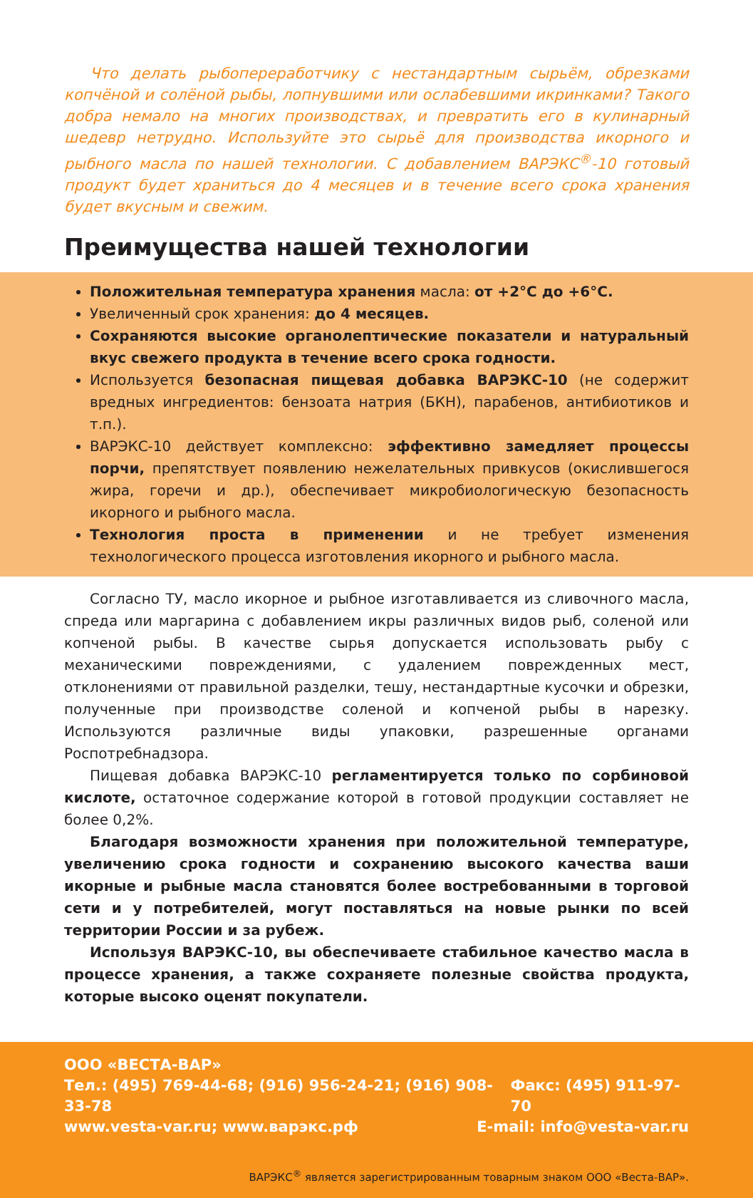Что делать рыбопереработчику с нестандартным сырьём, обрезками копчёной и солёной рыбы, лопнувшими или ослабевшими икринками? Такого добра немало на многих производствах, и превратить его в кулинарный шедевр нетрудно. Используйте это сырьё для производства икорного и рыбного масла по нашей технологии. С добавлением ВАРЭКС<sup>®</sup>-10 готовый продукт будет храниться до 4 месяцев и в течение всего срока хранения будет вкусным и свежим.
Преимущества нашей технологии
Положительная температура хранения масла: от +2°C до +6°C.
Увеличенный срок хранения: до 4 месяцев.
Сохраняются высокие органолептические показатели и натуральный вкус свежего продукта в течение всего срока годности.
Используется безопасная пищевая добавка ВАРЭКС-10 (не содержит вредных ингредиентов: бензоата натрия (БКН), парабенов, антибиотиков и т.п.).
ВАРЭКС-10 действует комплексно: эффективно замедляет процессы порчи, препятствует появлению нежелательных привкусов (окислившегося жира, горечи и др.), обеспечивает микробиологическую безопасность икорного и рыбного масла.
Технология проста в применении и не требует изменения технологического процесса изготовления икорного и рыбного масла.
Согласно ТУ, масло икорное и рыбное изготавливается из сливочного масла, спреда или маргарина с добавлением икры различных видов рыб, соленой или копченой рыбы. В качестве сырья допускается использовать рыбу с механическими повреждениями, с удалением поврежденных мест, отклонениями от правильной разделки, тешу, нестандартные кусочки и обрезки, полученные при производстве соленой и копченой рыбы в нарезку. Используются различные виды упаковки, разрешенные органами Роспотребнадзора.
Пищевая добавка ВАРЭКС-10 регламентируется только по сорбиновой кислоте, остаточное содержание которой в готовой продукции составляет не более 0,2%.
Благодаря возможности хранения при положительной температуре, увеличению срока годности и сохранению высокого качества ваши икорные и рыбные масла становятся более востребованными в торговой сети и у потребителей, могут поставляться на новые рынки по всей территории России и за рубеж.
Используя ВАРЭКС-10, вы обеспечиваете стабильное качество масла в процессе хранения, а также сохраняете полезные свойства продукта, которые высоко оценят покупатели.
ООО «ВЕСТА-ВАР»
Тел.: (495) 769-44-68; (916) 956-24-21; (916) 908-33-78 Факс: (495) 911-97-70
www.vesta-var.ru; www.варэкс.рф E-mail: info@vesta-var.ru
ВАРЭКС<sup>®</sup> является зарегистрированным товарным знаком ООО «Веста-ВАР».